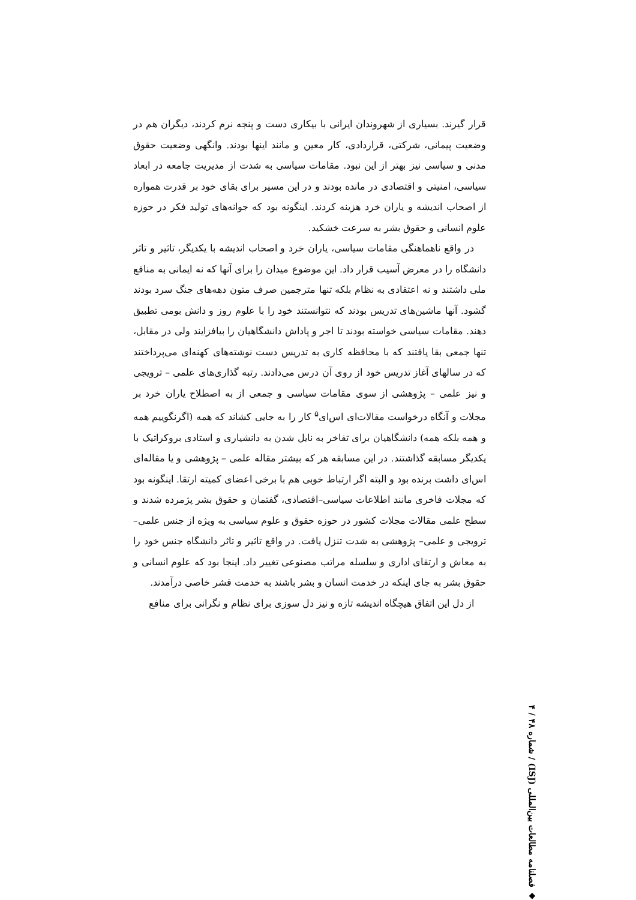قرار گیرند. بسیاری از شهروندان ایرانی با بیکاری دست و پنجه نرم کردند، دیگران هم در وضعیت پیمانی، شرکتی، قراردادی، کار معین و مانند اینها بودند. وانگهی وضعیت حقوق مدنی و سیاسی نیز بهتر از این نبود. مقامات سیاسی به شدت از مدیریت جامعه در ابعاد سیاسی، امنیتی و اقتصادی در مانده بودند و در این مسیر برای بقای خود بر قدرت همواره از اصحاب اندیشه و یاران خرد هزینه کردند. اینگونه بود که جوانه‌های تولید فکر در حوزه علوم انسانی و حقوق بشر به سرعت خشکید.
در واقع ناهماهنگی مقامات سیاسی، یاران خرد و اصحاب اندیشه با یکدیگر، تاثیر و تاثر دانشگاه را در معرض آسیب قرار داد. این موضوع میدان را برای آنها که نه ایمانی به منافع ملی داشتند و نه اعتقادی به نظام بلکه تنها مترجمین صرف متون دهه‌های جنگ سرد بودند گشود. آنها ماشین‌های تدریس بودند که نتوانستند خود را با علوم روز و دانش بومی تطبیق دهند. مقامات سیاسی خواسته بودند تا اجر و پاداش دانشگاهیان را بیافزایند ولی در مقابل، تنها جمعی بقا یافتند که با محافظه کاری به تدریس دست نوشته‌های کهنه‌ای می‌پرداختند که در سالهای آغاز تدریس خود از روی آن درس می‌دادند. رتبه گذاری‌های علمی – ترویجی و نیز علمی – پژوهشی از سوی مقامات سیاسی و جمعی از به اصطلاح یاران خرد بر مجلات و آنگاه درخواست مقالات‌ای اس‌ای<sup>۵</sup> کار را به جایی کشاند که همه (اگرنگوییم همه و همه بلکه همه) دانشگاهیان برای تفاخر به نایل شدن به دانشیاری و استادی بروکراتیک با یکدیگر مسابقه گذاشتند. در این مسابقه هر که بیشتر مقاله علمی – پژوهشی و یا مقاله‌ای اس‌ای داشت برنده بود و البته اگر ارتباط خوبی هم با برخی اعضای کمیته ارتقا. اینگونه بود که مجلات فاخری مانند اطلاعات سیاسی–اقتصادی، گفتمان و حقوق بشر پژمرده شدند و سطح علمی مقالات مجلات کشور در حوزه حقوق و علوم سیاسی به ویژه از جنس علمی– ترویجی و علمی– پژوهشی به شدت تنزل یافت. در واقع تاثیر و تاثر دانشگاه جنس خود را به معاش و ارتقای اداری و سلسله مراتب مصنوعی تغییر داد. اینجا بود که علوم انسانی و حقوق بشر به جای اینکه در خدمت انسان و بشر باشند به خدمت قشر خاصی درآمدند.
از دل این اتفاق هیچگاه اندیشه تازه و نیز دل سوزی برای نظام و نگرانی برای منافع
◆ فصلنامه مطالعات بین‌المللی (ISJ) / شماره ۴۸ / ۴